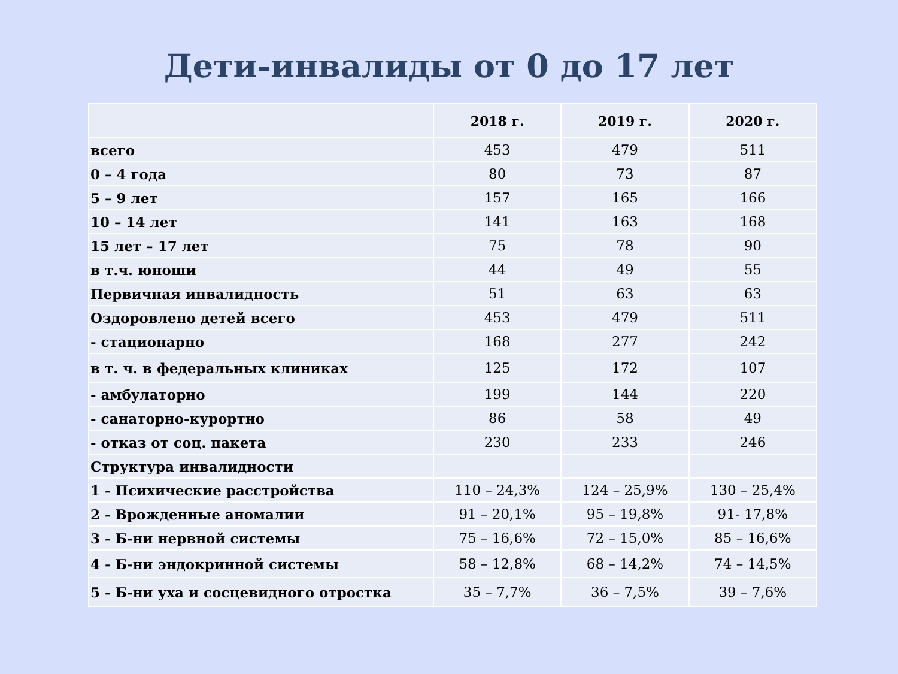Дети-инвалиды от 0 до 17 лет
| | 2018 г. | 2019 г. | 2020 г. |
| --- | --- | --- | --- |
| всего | 453 | 479 | 511 |
| 0 – 4 года | 80 | 73 | 87 |
| 5 – 9 лет | 157 | 165 | 166 |
| 10 – 14 лет | 141 | 163 | 168 |
| 15 лет – 17 лет | 75 | 78 | 90 |
| в т.ч. юноши | 44 | 49 | 55 |
| Первичная инвалидность | 51 | 63 | 63 |
| Оздоровлено детей всего | 453 | 479 | 511 |
| - стационарно | 168 | 277 | 242 |
| в т. ч. в федеральных клиниках | 125 | 172 | 107 |
| - амбулаторно | 199 | 144 | 220 |
| - санаторно-курортно | 86 | 58 | 49 |
| - отказ от соц. пакета | 230 | 233 | 246 |
| Структура инвалидности | | | |
| 1 - Психические расстройства | 110 – 24,3% | 124 – 25,9% | 130 – 25,4% |
| 2 - Врожденные аномалии | 91 – 20,1% | 95 – 19,8% | 91- 17,8% |
| 3 - Б-ни нервной системы | 75 – 16,6% | 72 – 15,0% | 85 – 16,6% |
| 4 - Б-ни эндокринной системы | 58 – 12,8% | 68 – 14,2% | 74 – 14,5% |
| 5 - Б-ни уха и сосцевидного отростка | 35 – 7,7% | 36 – 7,5% | 39 – 7,6% |